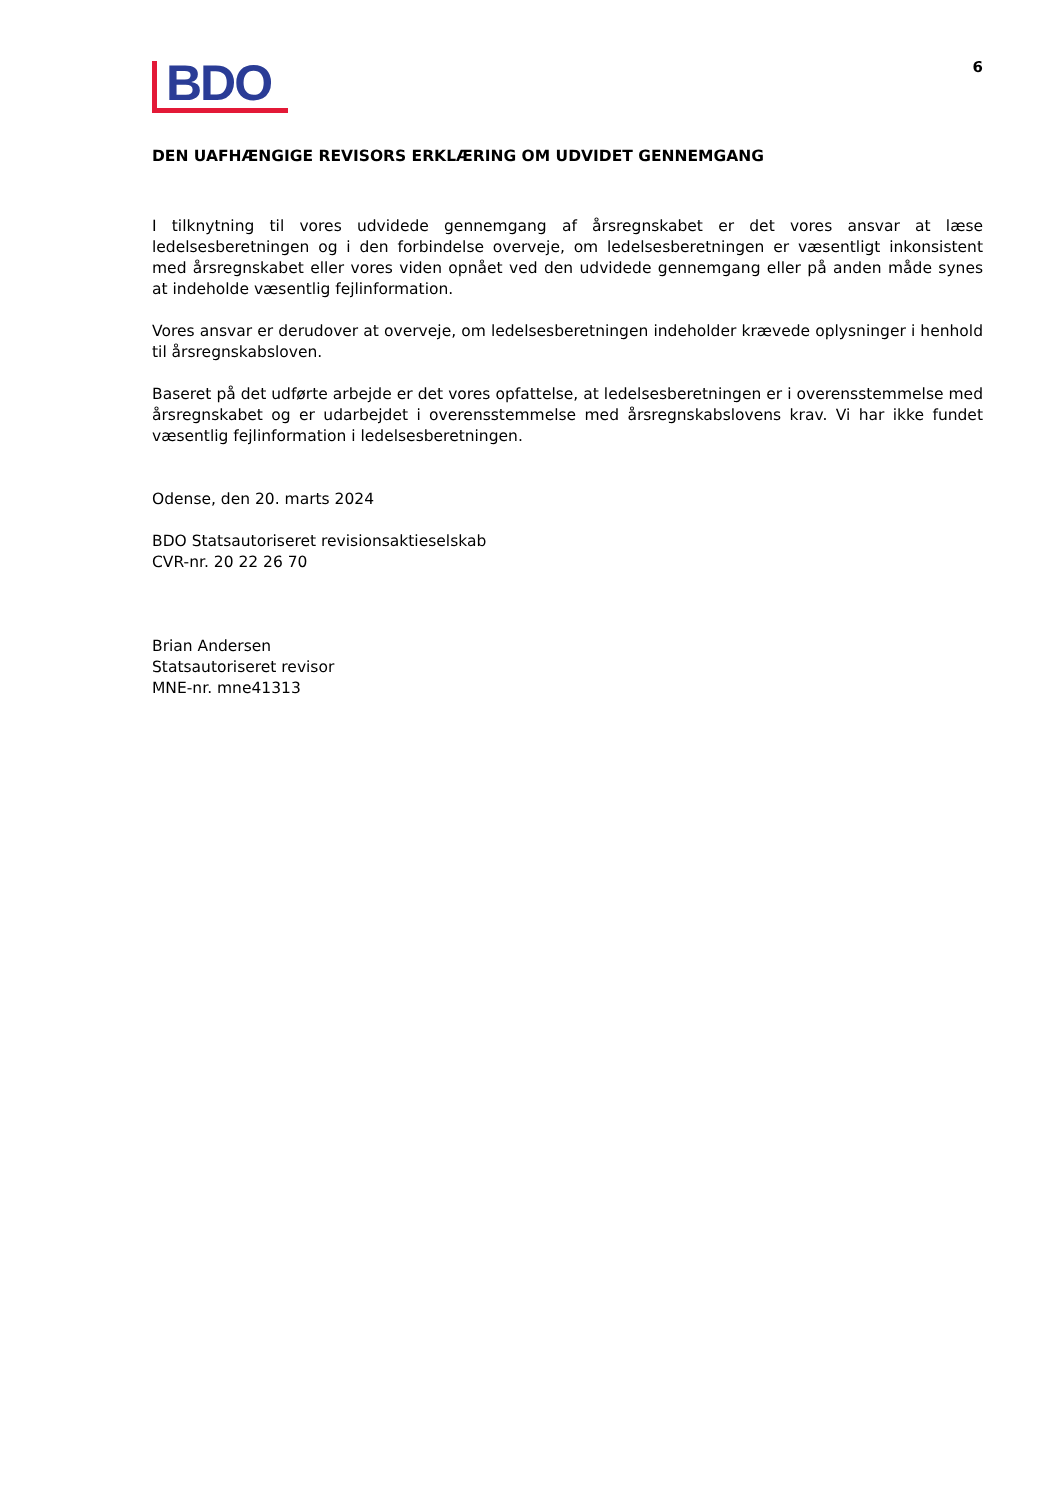BDO
6
DEN UAFHÆNGIGE REVISORS ERKLÆRING OM UDVIDET GENNEMGANG
I tilknytning til vores udvidede gennemgang af årsregnskabet er det vores ansvar at læse ledelsesberetningen og i den forbindelse overveje, om ledelsesberetningen er væsentligt inkonsistent med årsregnskabet eller vores viden opnået ved den udvidede gennemgang eller på anden måde synes at indeholde væsentlig fejlinformation.
Vores ansvar er derudover at overveje, om ledelsesberetningen indeholder krævede oplysninger i henhold til årsregnskabsloven.
Baseret på det udførte arbejde er det vores opfattelse, at ledelsesberetningen er i overensstemmelse med årsregnskabet og er udarbejdet i overensstemmelse med årsregnskabslovens krav. Vi har ikke fundet væsentlig fejlinformation i ledelsesberetningen.
Odense, den 20. marts 2024
BDO Statsautoriseret revisionsaktieselskab
CVR-nr. 20 22 26 70
Brian Andersen
Statsautoriseret revisor
MNE-nr. mne41313